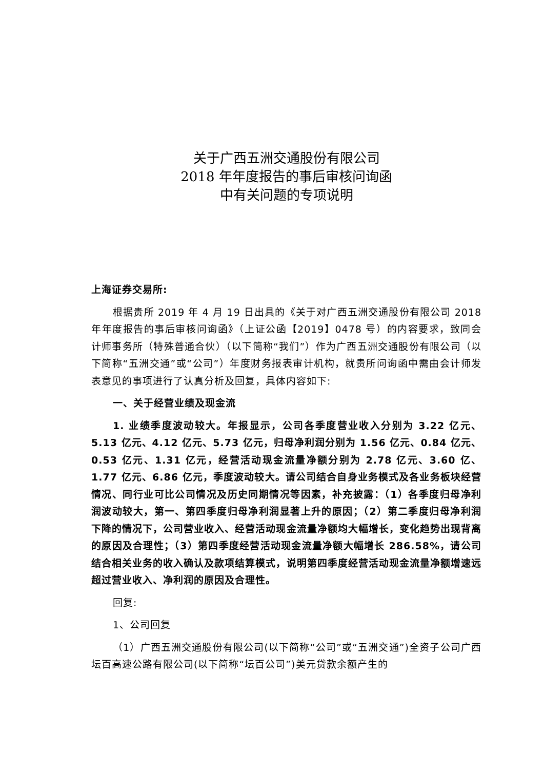关于广西五洲交通股份有限公司
2018 年年度报告的事后审核问询函
中有关问题的专项说明
上海证券交易所:
根据贵所 2019 年 4 月 19 日出具的《关于对广西五洲交通股份有限公司 2018 年年度报告的事后审核问询函》（上证公函【2019】0478 号）的内容要求，致同会计师事务所（特殊普通合伙）（以下简称“我们”）作为广西五洲交通股份有限公司（以下简称“五洲交通”或“公司”）年度财务报表审计机构，就贵所问询函中需由会计师发表意见的事项进行了认真分析及回复，具体内容如下:
一、关于经营业绩及现金流
1. 业绩季度波动较大。年报显示，公司各季度营业收入分别为 3.22 亿元、5.13 亿元、4.12 亿元、5.73 亿元，归母净利润分别为 1.56 亿元、0.84 亿元、0.53 亿元、1.31 亿元，经营活动现金流量净额分别为 2.78 亿元、3.60 亿、1.77 亿元、6.86 亿元，季度波动较大。请公司结合自身业务模式及各业务板块经营情况、同行业可比公司情况及历史同期情况等因素，补充披露：（1）各季度归母净利润波动较大，第一、第四季度归母净利润显著上升的原因；（2）第二季度归母净利润下降的情况下，公司营业收入、经营活动现金流量净额均大幅增长，变化趋势出现背离的原因及合理性；（3）第四季度经营活动现金流量净额大幅增长 286.58%，请公司结合相关业务的收入确认及款项结算模式，说明第四季度经营活动现金流量净额增速远超过营业收入、净利润的原因及合理性。
回复:
1、公司回复
（1）广西五洲交通股份有限公司(以下简称“公司”或“五洲交通”)全资子公司广西坛百高速公路有限公司(以下简称“坛百公司”)美元贷款余额产生的